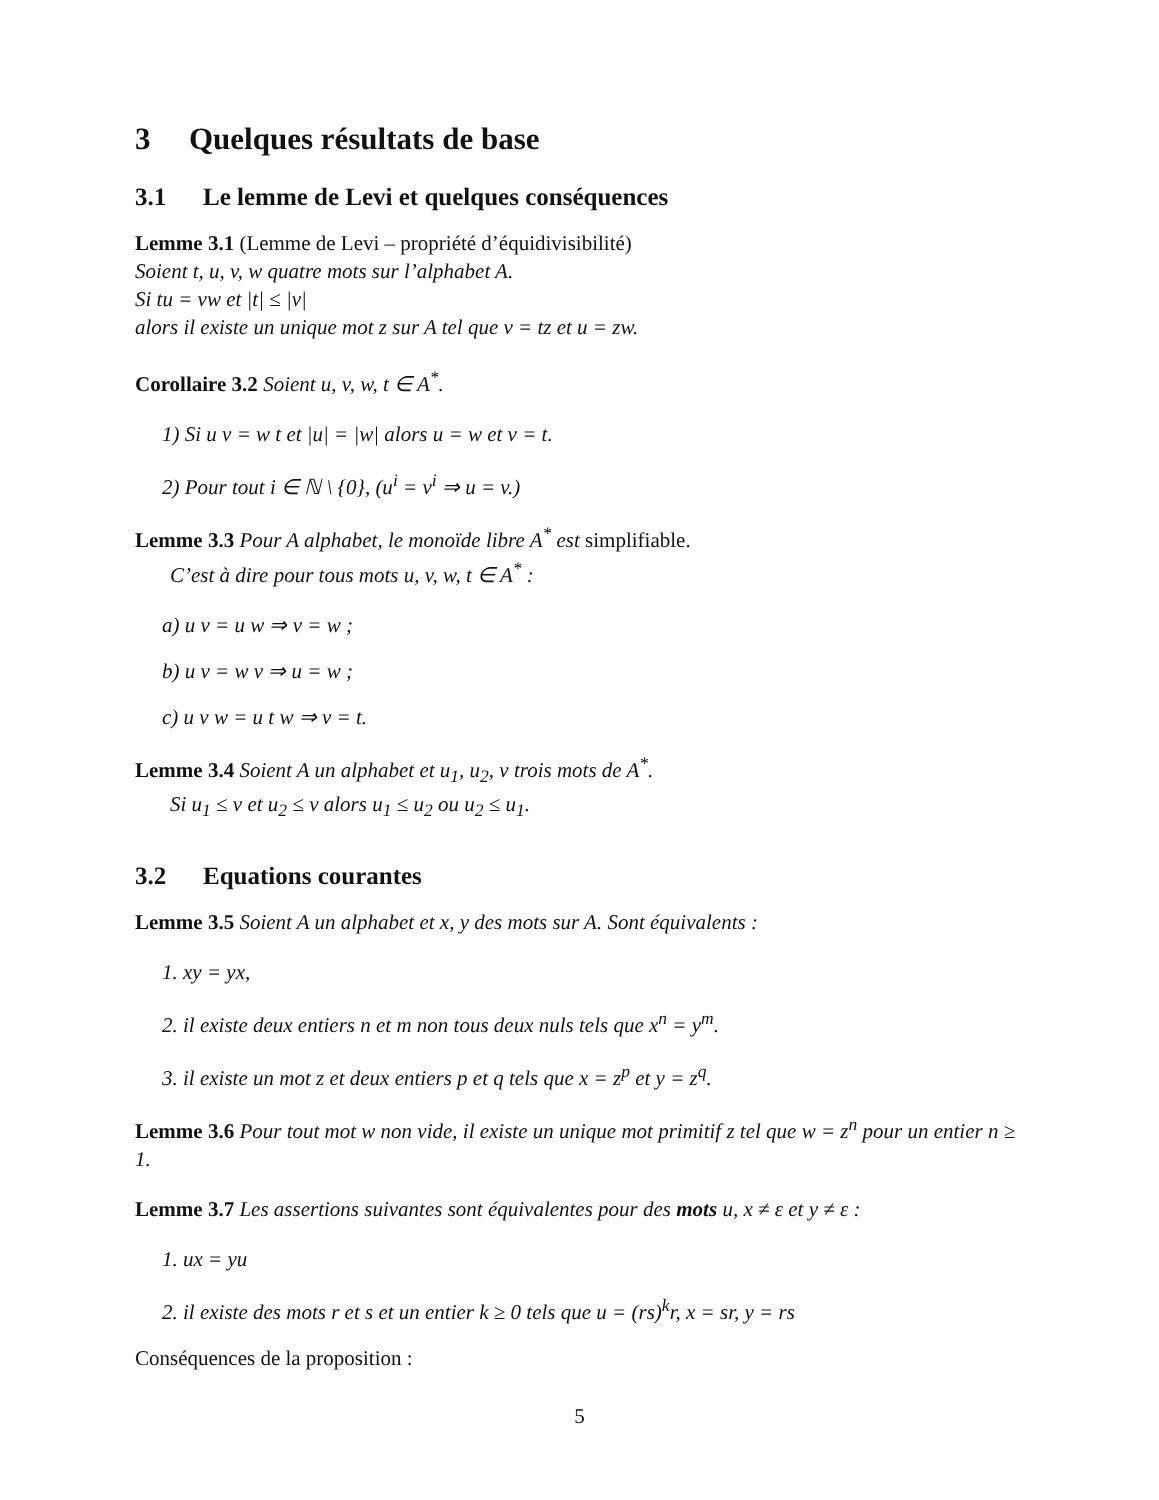3 Quelques résultats de base
3.1 Le lemme de Levi et quelques conséquences
Lemme 3.1 (Lemme de Levi – propriété d’équidivisibilité)
Soient t, u, v, w quatre mots sur l’alphabet A.
Si tu = vw et |t| ≤ |v|
alors il existe un unique mot z sur A tel que v = tz et u = zw.
Corollaire 3.2 Soient u, v, w, t ∈ A<sup>*</sup>.
1) Si u v = w t et |u| = |w| alors u = w et v = t.
2) Pour tout i ∈ ℕ \ {0}, (u<sup>i</sup> = v<sup>i</sup> ⇒ u = v.)
Lemme 3.3 Pour A alphabet, le monoïde libre A<sup>*</sup> est simplifiable.
C’est à dire pour tous mots u, v, w, t ∈ A<sup>*</sup> :
a) u v = u w ⇒ v = w ;
b) u v = w v ⇒ u = w ;
c) u v w = u t w ⇒ v = t.
Lemme 3.4 Soient A un alphabet et u<sub>1</sub>, u<sub>2</sub>, v trois mots de A<sup>*</sup>.
Si u<sub>1</sub> ≤ v et u<sub>2</sub> ≤ v alors u<sub>1</sub> ≤ u<sub>2</sub> ou u<sub>2</sub> ≤ u<sub>1</sub>.
3.2 Equations courantes
Lemme 3.5 Soient A un alphabet et x, y des mots sur A. Sont équivalents :
1. xy = yx,
2. il existe deux entiers n et m non tous deux nuls tels que x<sup>n</sup> = y<sup>m</sup>.
3. il existe un mot z et deux entiers p et q tels que x = z<sup>p</sup> et y = z<sup>q</sup>.
Lemme 3.6 Pour tout mot w non vide, il existe un unique mot primitif z tel que w = z<sup>n</sup> pour un entier n ≥ 1.
Lemme 3.7 Les assertions suivantes sont équivalentes pour des mots u, x ≠ ε et y ≠ ε :
1. ux = yu
2. il existe des mots r et s et un entier k ≥ 0 tels que u = (rs)<sup>k</sup>r, x = sr, y = rs
Conséquences de la proposition :
5